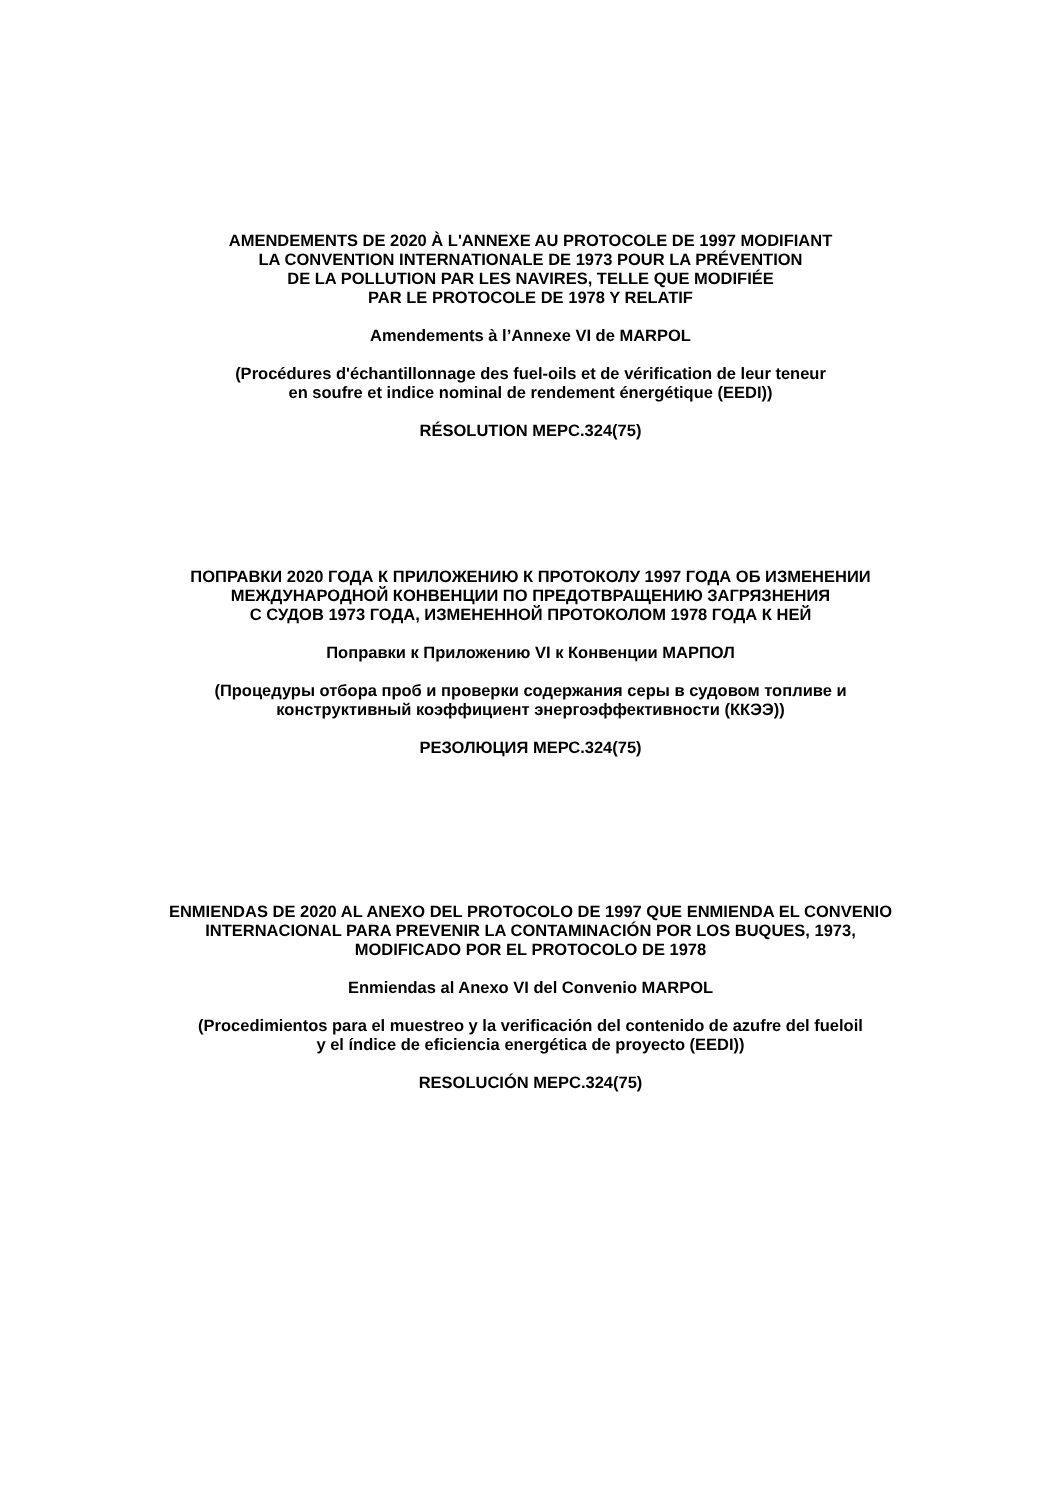AMENDEMENTS DE 2020 À L'ANNEXE AU PROTOCOLE DE 1997 MODIFIANT
LA CONVENTION INTERNATIONALE DE 1973 POUR LA PRÉVENTION
DE LA POLLUTION PAR LES NAVIRES, TELLE QUE MODIFIÉE
PAR LE PROTOCOLE DE 1978 Y RELATIF
Amendements à l’Annexe VI de MARPOL
(Procédures d'échantillonnage des fuel-oils et de vérification de leur teneur
en soufre et indice nominal de rendement énergétique (EEDI))
RÉSOLUTION MEPC.324(75)
ПОПРАВКИ 2020 ГОДА К ПРИЛОЖЕНИЮ К ПРОТОКОЛУ 1997 ГОДА ОБ ИЗМЕНЕНИИ
МЕЖДУНАРОДНОЙ КОНВЕНЦИИ ПО ПРЕДОТВРАЩЕНИЮ ЗАГРЯЗНЕНИЯ
С СУДОВ 1973 ГОДА, ИЗМЕНЕННОЙ ПРОТОКОЛОМ 1978 ГОДА К НЕЙ
Поправки к Приложению VI к Конвенции МАРПОЛ
(Процедуры отбора проб и проверки содержания серы в судовом топливе и
конструктивный коэффициент энергоэффективности (ККЭЭ))
РЕЗОЛЮЦИЯ МЕРС.324(75)
ENMIENDAS DE 2020 AL ANEXO DEL PROTOCOLO DE 1997 QUE ENMIENDA EL CONVENIO
INTERNACIONAL PARA PREVENIR LA CONTAMINACIÓN POR LOS BUQUES, 1973,
MODIFICADO POR EL PROTOCOLO DE 1978
Enmiendas al Anexo VI del Convenio MARPOL
(Procedimientos para el muestreo y la verificación del contenido de azufre del fueloil
y el índice de eficiencia energética de proyecto (EEDI))
RESOLUCIÓN MEPC.324(75)